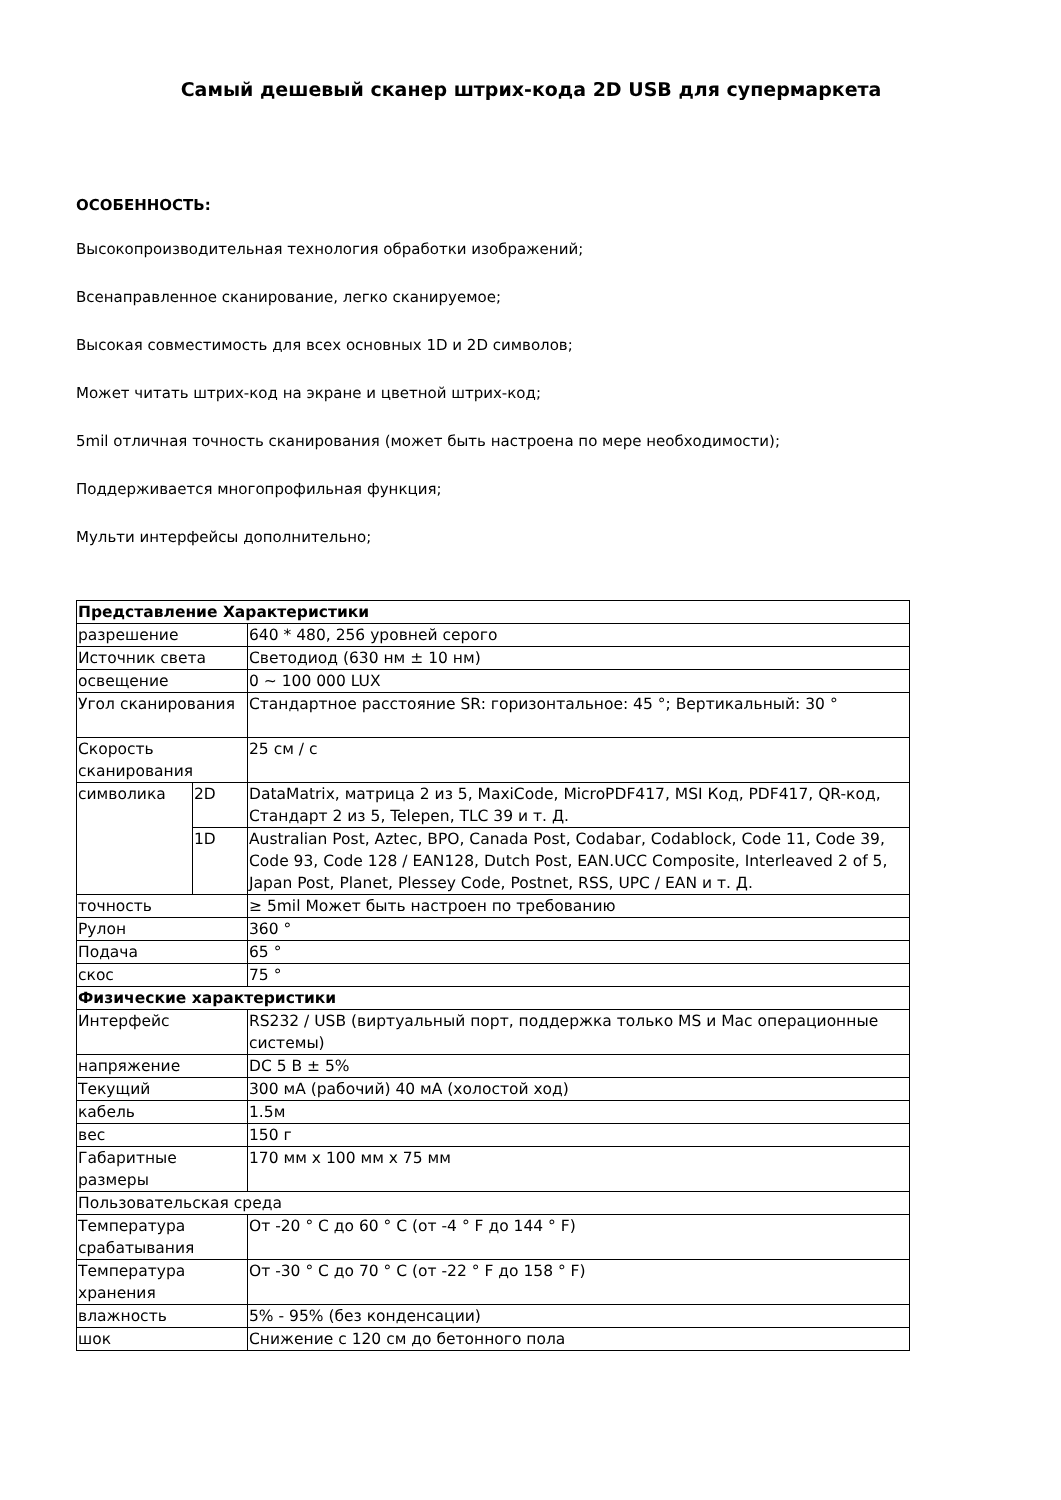Самый дешевый сканер штрих-кода 2D USB для супермаркета
ОСОБЕННОСТЬ:
Высокопроизводительная технология обработки изображений;
Всенаправленное сканирование, легко сканируемое;
Высокая совместимость для всех основных 1D и 2D символов;
Может читать штрих-код на экране и цветной штрих-код;
5mil отличная точность сканирования (может быть настроена по мере необходимости);
Поддерживается многопрофильная функция;
Мульти интерфейсы дополнительно;
| Представление Характеристики | | |
| разрешение | | 640 * 480, 256 уровней серого |
| Источник света | | Светодиод (630 нм ± 10 нм) |
| освещение | | 0 ~ 100 000 LUX |
| Угол сканирования | | Стандартное расстояние SR: горизонтальное: 45 °; Вертикальный: 30 ° |
| Скорость сканирования | | 25 см / с |
| символика | 2D | DataMatrix, матрица 2 из 5, MaxiCode, MicroPDF417, MSI Код, PDF417, QR-код, Стандарт 2 из 5, Telepen, TLC 39 и т. Д. |
| | 1D | Australian Post, Aztec, BPO, Canada Post, Codabar, Codablock, Code 11, Code 39, Code 93, Code 128 / EAN128, Dutch Post, EAN.UCC Composite, Interleaved 2 of 5, Japan Post, Planet, Plessey Code, Postnet, RSS, UPC / EAN и т. Д. |
| точность | | ≥ 5mil Может быть настроен по требованию |
| Рулон | | 360 ° |
| Подача | | 65 ° |
| скос | | 75 ° |
| Физические характеристики | | |
| Интерфейс | | RS232 / USB (виртуальный порт, поддержка только MS и Mac операционные системы) |
| напряжение | | DC 5 В ± 5% |
| Текущий | | 300 мА (рабочий) 40 мА (холостой ход) |
| кабель | | 1.5м |
| вес | | 150 г |
| Габаритные размеры | | 170 мм x 100 мм x 75 мм |
| Пользовательская среда | | |
| Температура срабатывания | | От -20 ° C до 60 ° C (от -4 ° F до 144 ° F) |
| Температура хранения | | От -30 ° C до 70 ° C (от -22 ° F до 158 ° F) |
| влажность | | 5% - 95% (без конденсации) |
| шок | | Снижение с 120 см до бетонного пола |